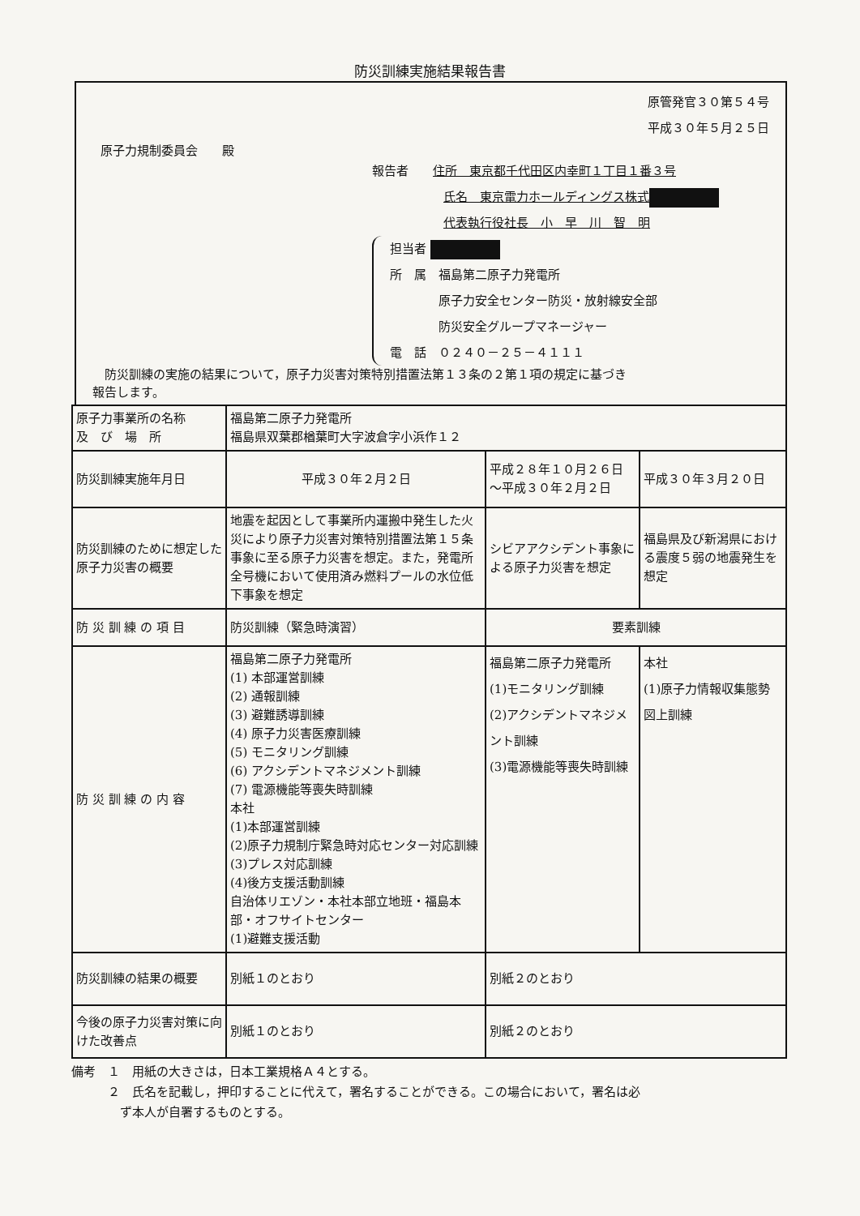防災訓練実施結果報告書
原管発官３０第５４号
平成３０年５月２５日
原子力規制委員会　　殿
報告者　　住所　東京都千代田区内幸町１丁目１番３号
氏名　東京電力ホールディングス株式
代表執行役社長　小　早　川　智　明
担当者
所　属　福島第二原子力発電所
　　　　原子力安全センター防災・放射線安全部
　　　　防災安全グループマネージャー
電　話　０２４０－２５－４１１１
　防災訓練の実施の結果について，原子力災害対策特別措置法第１３条の２第１項の規定に基づき
報告します。
| 原子力事業所の名称 及 び 場 所 | 福島第二原子力発電所 福島県双葉郡楢葉町大字波倉字小浜作１２ | | |
| 防災訓練実施年月日 | 平成３０年２月２日 | 平成２８年１０月２６日 ～平成３０年２月２日 | 平成３０年３月２０日 |
| 防災訓練のために想定した原子力災害の概要 | 地震を起因として事業所内運搬中発生した火災により原子力災害対策特別措置法第１５条事象に至る原子力災害を想定。また，発電所全号機において使用済み燃料プールの水位低下事象を想定 | シビアアクシデント事象による原子力災害を想定 | 福島県及び新潟県における震度５弱の地震発生を想定 |
| 防 災 訓 練 の 項 目 | 防災訓練（緊急時演習） | 要素訓練 | |
| 防 災 訓 練 の 内 容 | 福島第二原子力発電所 (1) 本部運営訓練 (2) 通報訓練 (3) 避難誘導訓練 (4) 原子力災害医療訓練 (5) モニタリング訓練 (6) アクシデントマネジメント訓練 (7) 電源機能等喪失時訓練 本社 (1)本部運営訓練 (2)原子力規制庁緊急時対応センター対応訓練 (3)プレス対応訓練 (4)後方支援活動訓練 自治体リエゾン・本社本部立地班・福島本部・オフサイトセンター (1)避難支援活動 | 福島第二原子力発電所 (1)モニタリング訓練 (2)アクシデントマネジメント訓練 (3)電源機能等喪失時訓練 | 本社 (1)原子力情報収集態勢図上訓練 |
| 防災訓練の結果の概要 | 別紙１のとおり | 別紙２のとおり | |
| 今後の原子力災害対策に向けた改善点 | 別紙１のとおり | 別紙２のとおり | |
備考　１　用紙の大きさは，日本工業規格Ａ４とする。
　　　２　氏名を記載し，押印することに代えて，署名することができる。この場合において，署名は必
　　　　ず本人が自署するものとする。